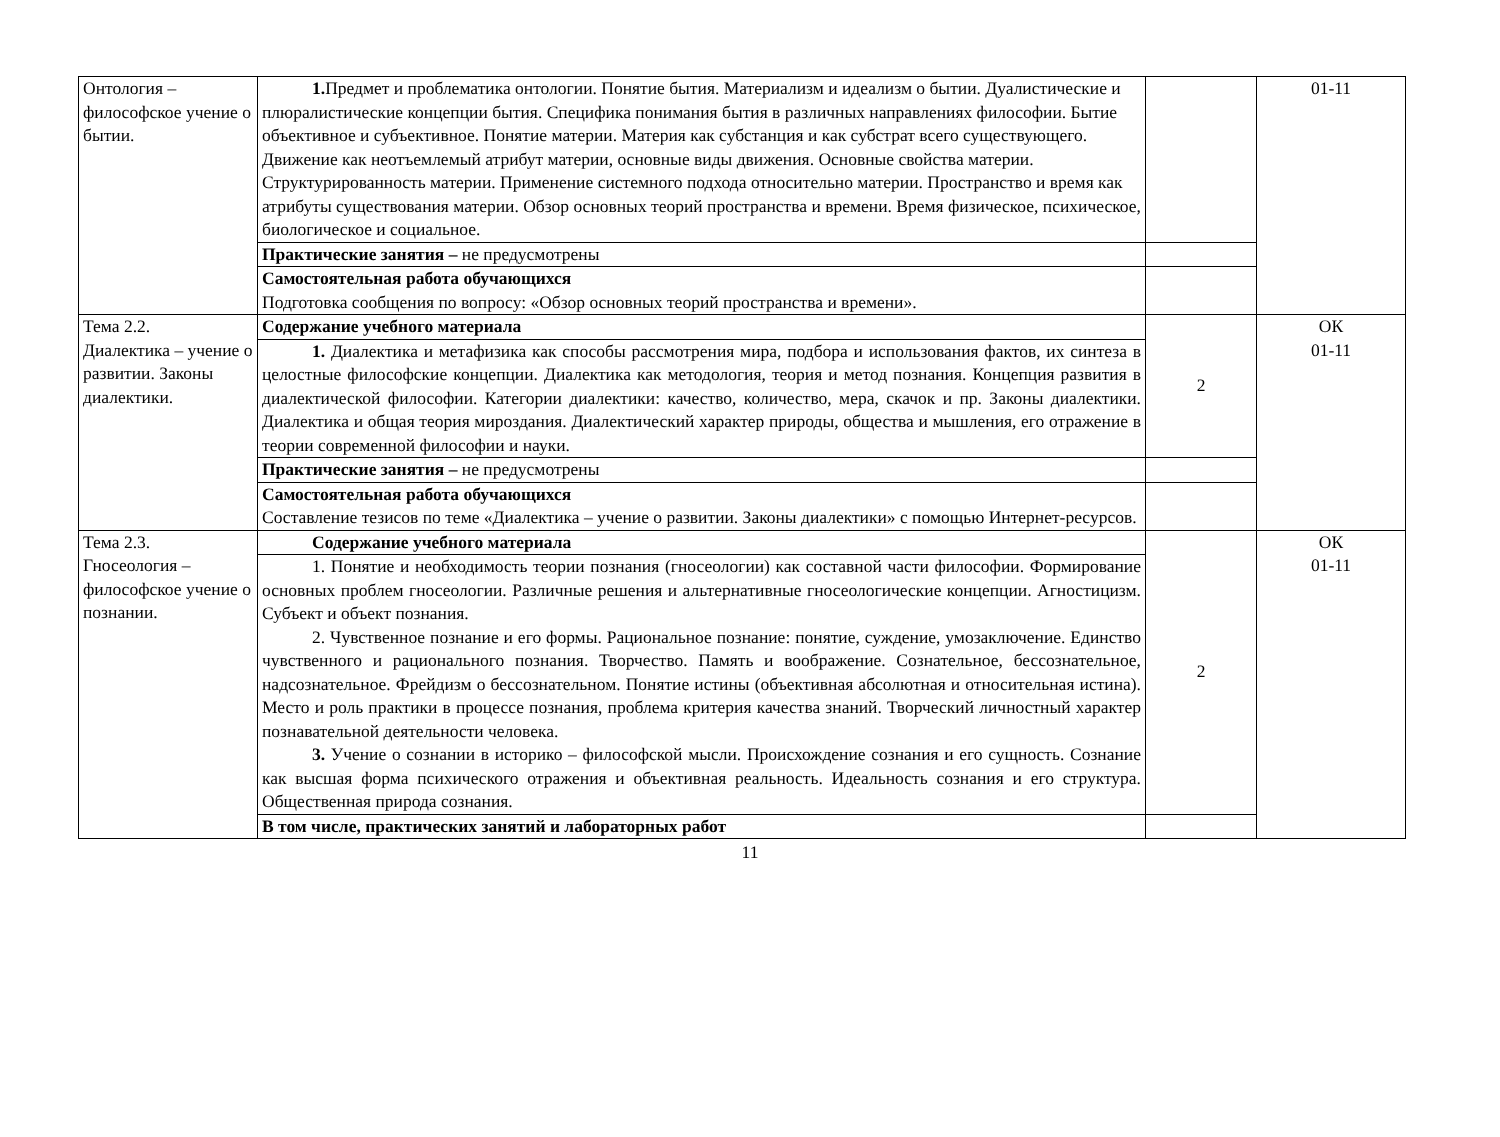| Онтология – философское учение о бытии. | 1. Предмет и проблематика онтологии. Понятие бытия. Материализм и идеализм о бытии. Дуалистические и плюралистические концепции бытия. Специфика понимания бытия в различных направлениях философии. Бытие объективное и субъективное. Понятие материи. Материя как субстанция и как субстрат всего существующего. Движение как неотъемлемый атрибут материи, основные виды движения. Основные свойства материи. Структурированность материи. Применение системного подхода относительно материи. Пространство и время как атрибуты существования материи. Обзор основных теорий пространства и времени. Время физическое, психическое, биологическое и социальное. | | 01-11 |
| | Практические занятия – не предусмотрены | | |
| | Самостоятельная работа обучающихся Подготовка сообщения по вопросу: «Обзор основных теорий пространства и времени». | | |
| Тема 2.2. Диалектика – учение о развитии. Законы диалектики. | Содержание учебного материала | 2 | ОК 01-11 |
| | 1. Диалектика и метафизика как способы рассмотрения мира, подбора и использования фактов, их синтеза в целостные философские концепции. Диалектика как методология, теория и метод познания. Концепция развития в диалектической философии. Категории диалектики: качество, количество, мера, скачок и пр. Законы диалектики. Диалектика и общая теория мироздания. Диалектический характер природы, общества и мышления, его отражение в теории современной философии и науки. | | |
| | Практические занятия – не предусмотрены | | |
| | Самостоятельная работа обучающихся Составление тезисов по теме «Диалектика – учение о развитии. Законы диалектики» с помощью Интернет-ресурсов. | | |
| Тема 2.3. Гносеология – философское учение о познании. | Содержание учебного материала | 2 | ОК 01-11 |
| | 1. Понятие и необходимость теории познания (гносеологии) как составной части философии. Формирование основных проблем гносеологии. Различные решения и альтернативные гносеологические концепции. Агностицизм. Субъект и объект познания. 2. Чувственное познание и его формы. Рациональное познание: понятие, суждение, умозаключение. Единство чувственного и рационального познания. Творчество. Память и воображение. Сознательное, бессознательное, надсознательное. Фрейдизм о бессознательном. Понятие истины (объективная абсолютная и относительная истина). Место и роль практики в процессе познания, проблема критерия качества знаний. Творческий личностный характер познавательной деятельности человека. 3. Учение о сознании в историко – философской мысли. Происхождение сознания и его сущность. Сознание как высшая форма психического отражения и объективная реальность. Идеальность сознания и его структура. Общественная природа сознания. | | |
| | В том числе, практических занятий и лабораторных работ | | |
11